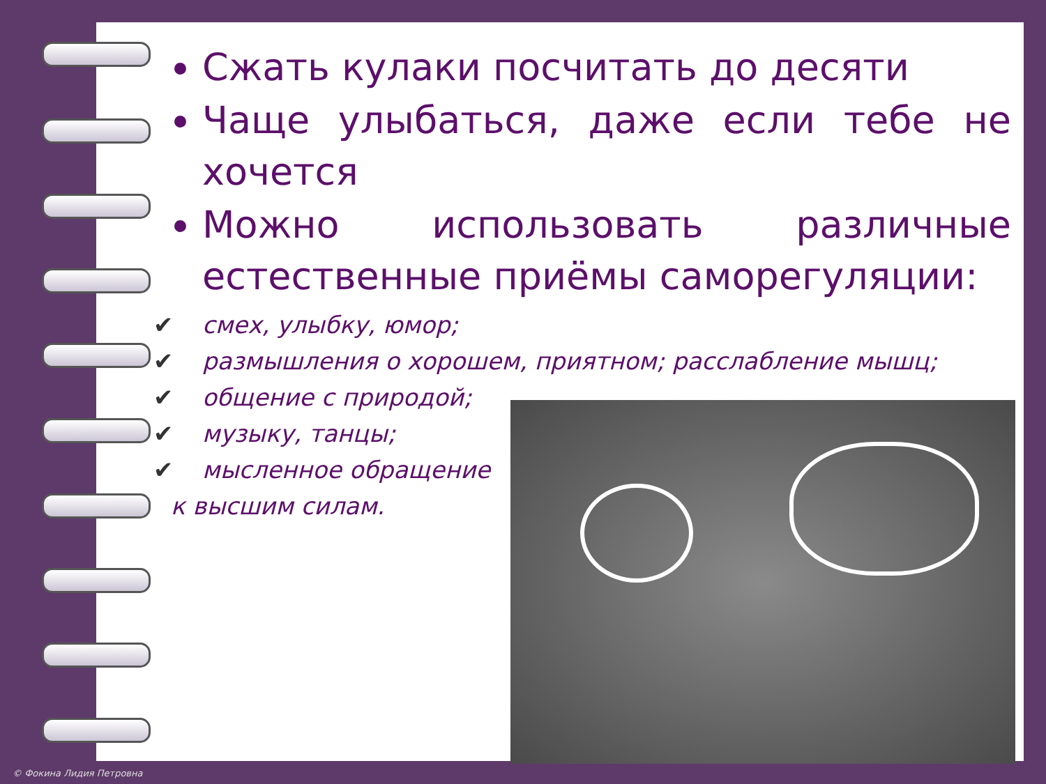Сжать кулаки посчитать до десяти
Чаще улыбаться, даже если тебе не хочется
Можно использовать различные естественные приёмы саморегуляции:
✔ смех, улыбку, юмор;
✔ размышления о хорошем, приятном; расслабление мышц;
✔ общение с природой;
✔ музыку, танцы;
✔ мысленное обращение
к высшим силам.
© Фокина Лидия Петровна